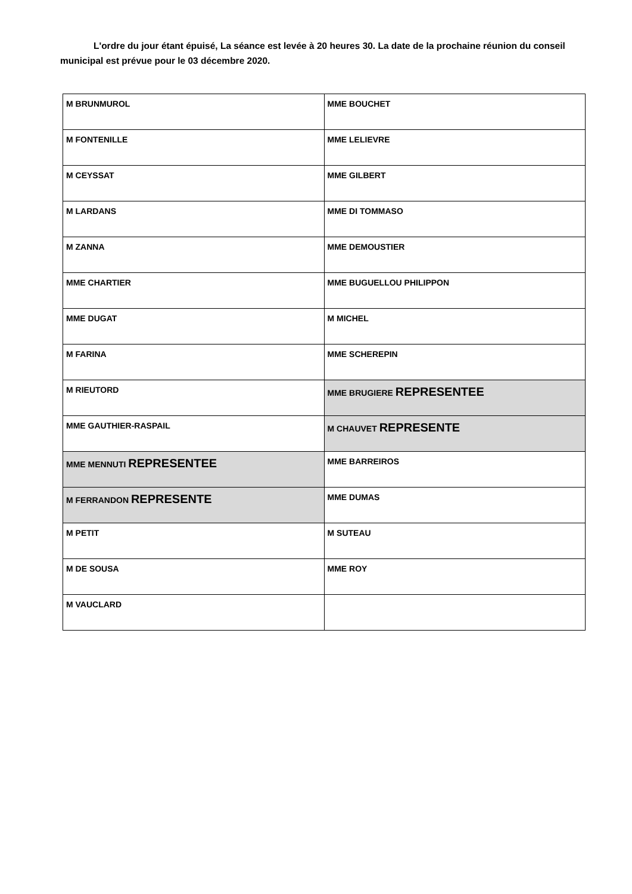L'ordre du jour étant épuisé, La séance est levée à 20 heures 30. La date de la prochaine réunion du conseil municipal est prévue pour le 03 décembre 2020.
| M BRUNMUROL | MME BOUCHET |
| M FONTENILLE | MME LELIEVRE |
| M CEYSSAT | MME GILBERT |
| M LARDANS | MME DI TOMMASO |
| M ZANNA | MME DEMOUSTIER |
| MME CHARTIER | MME BUGUELLOU PHILIPPON |
| MME DUGAT | M MICHEL |
| M FARINA | MME SCHEREPIN |
| M RIEUTORD | MME BRUGIERE REPRESENTEE |
| MME GAUTHIER-RASPAIL | M CHAUVET REPRESENTE |
| MME MENNUTI REPRESENTEE | MME BARREIROS |
| M FERRANDON REPRESENTE | MME DUMAS |
| M PETIT | M SUTEAU |
| M DE SOUSA | MME ROY |
| M VAUCLARD | |